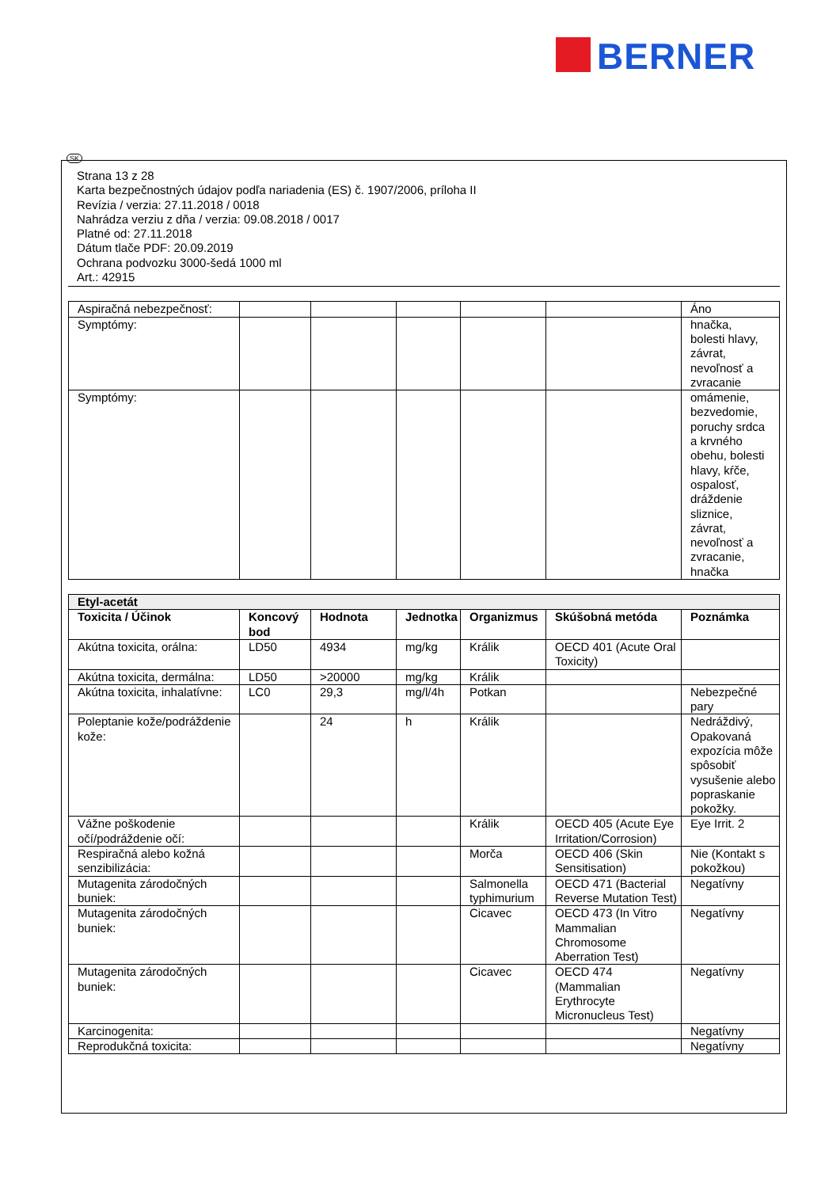BERNER
SK
Strana 13 z 28
Karta bezpečnostných údajov podľa nariadenia (ES) č. 1907/2006, príloha II
Revízia / verzia: 27.11.2018 / 0018
Nahrádza verziu z dňa / verzia: 09.08.2018 / 0017
Platné od: 27.11.2018
Dátum tlače PDF: 20.09.2019
Ochrana podvozku 3000-šedá 1000 ml
Art.: 42915
| Aspiračná nebezpečnosť: | | | | | | Áno |
| Symptómy: | | | | | | hnačka, bolesti hlavy, závrat, nevoľnosť a zvracanie |
| Symptómy: | | | | | | omámenie, bezvedomie, poruchy srdca a krvného obehu, bolesti hlavy, kŕče, ospalosť, dráždenie sliznice, závrat, nevoľnosť a zvracanie, hnačka |
| Etyl-acetát | | | | | | |
| --- | --- | --- | --- | --- | --- | --- |
| Toxicita / Účinok | Koncový bod | Hodnota | Jednotka | Organizmus | Skúšobná metóda | Poznámka |
| Akútna toxicita, orálna: | LD50 | 4934 | mg/kg | Králik | OECD 401 (Acute Oral Toxicity) | |
| Akútna toxicita, dermálna: | LD50 | >20000 | mg/kg | Králik | | |
| Akútna toxicita, inhalatívne: | LC0 | 29,3 | mg/l/4h | Potkan | | Nebezpečné pary |
| Poleptanie kože/podráždenie kože: | | 24 | h | Králik | | Nedráždivý, Opakovaná expozícia môže spôsobiť vysušenie alebo popraskanie pokožky. |
| Vážne poškodenie očí/podráždenie očí: | | | | Králik | OECD 405 (Acute Eye Irritation/Corrosion) | Eye Irrit. 2 |
| Respiračná alebo kožná senzibilizácia: | | | | Morča | OECD 406 (Skin Sensitisation) | Nie (Kontakt s pokožkou) |
| Mutagenita zárodočných buniek: | | | | Salmonella typhimurium | OECD 471 (Bacterial Reverse Mutation Test) | Negatívny |
| Mutagenita zárodočných buniek: | | | | Cicavec | OECD 473 (In Vitro Mammalian Chromosome Aberration Test) | Negatívny |
| Mutagenita zárodočných buniek: | | | | Cicavec | OECD 474 (Mammalian Erythrocyte Micronucleus Test) | Negatívny |
| Karcinogenita: | | | | | | Negatívny |
| Reprodukčná toxicita: | | | | | | Negatívny |